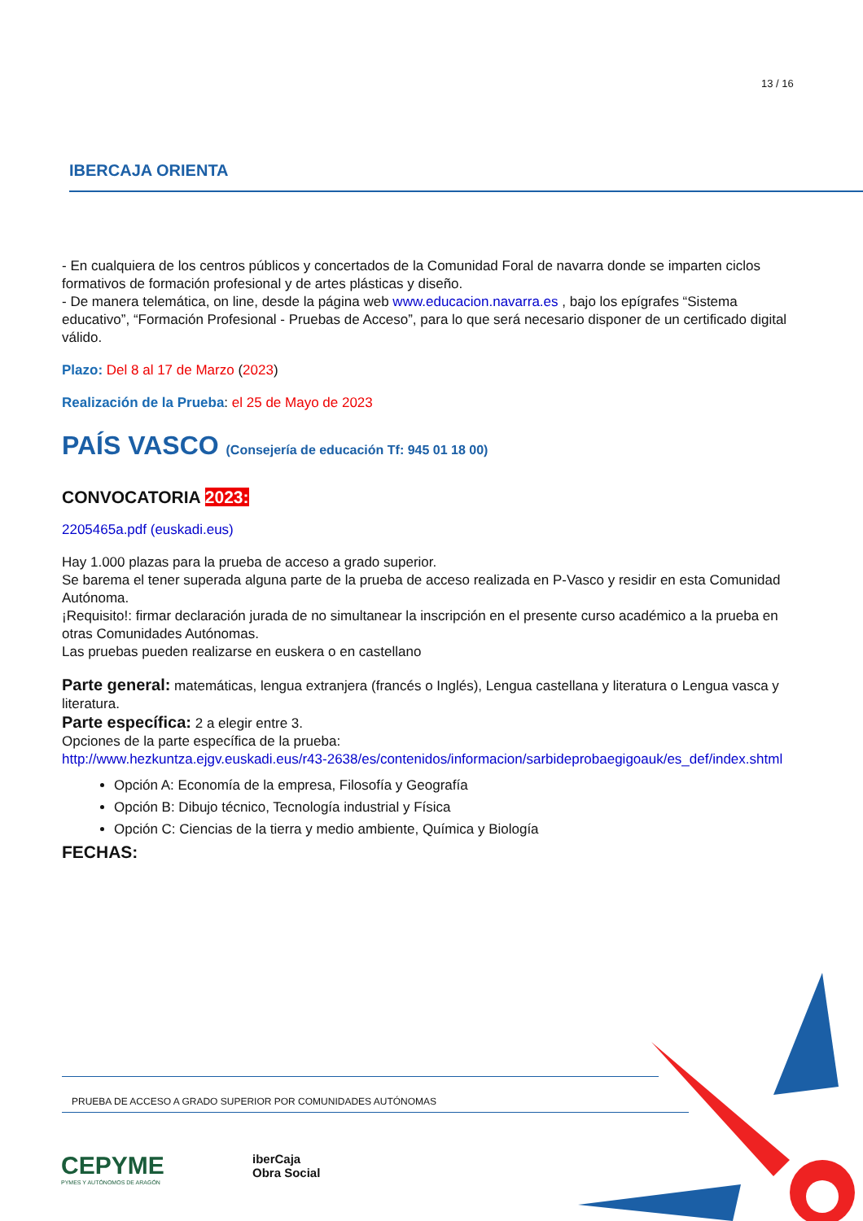13 / 16
IBERCAJA ORIENTA
- En cualquiera de los centros públicos y concertados de la Comunidad Foral de navarra donde se imparten ciclos formativos de formación profesional y de artes plásticas y diseño.
- De manera telemática, on line, desde la página web www.educacion.navarra.es , bajo los epígrafes “Sistema educativo”, “Formación Profesional - Pruebas de Acceso”, para lo que será necesario disponer de un certificado digital válido.
Plazo: Del 8 al 17 de Marzo (2023)
Realización de la Prueba: el 25 de Mayo de 2023
PAÍS VASCO (Consejería de educación Tf: 945 01 18 00)
CONVOCATORIA 2023:
2205465a.pdf (euskadi.eus)
Hay 1.000 plazas para la prueba de acceso a grado superior.
Se barema el tener superada alguna parte de la prueba de acceso realizada en P-Vasco y residir en esta Comunidad Autónoma.
¡Requisito!: firmar declaración jurada de no simultanear la inscripción en el presente curso académico a la prueba en otras Comunidades Autónomas.
Las pruebas pueden realizarse en euskera o en castellano
Parte general: matemáticas, lengua extranjera (francés o Inglés), Lengua castellana y literatura o Lengua vasca y literatura.
Parte específica: 2 a elegir entre 3.
Opciones de la parte específica de la prueba:
http://www.hezkuntza.ejgv.euskadi.eus/r43-2638/es/contenidos/informacion/sarbideprobaegigoauk/es_def/index.shtml
Opción A: Economía de la empresa, Filosofía y Geografía
Opción B: Dibujo técnico, Tecnología industrial y Física
Opción C: Ciencias de la tierra y medio ambiente, Química y Biología
FECHAS:
PRUEBA DE ACCESO A GRADO SUPERIOR POR COMUNIDADES AUTÓNOMAS
CEPYME
PYMES Y AUTÓNOMOS DE ARAGÓN
iberCaja
Obra Social